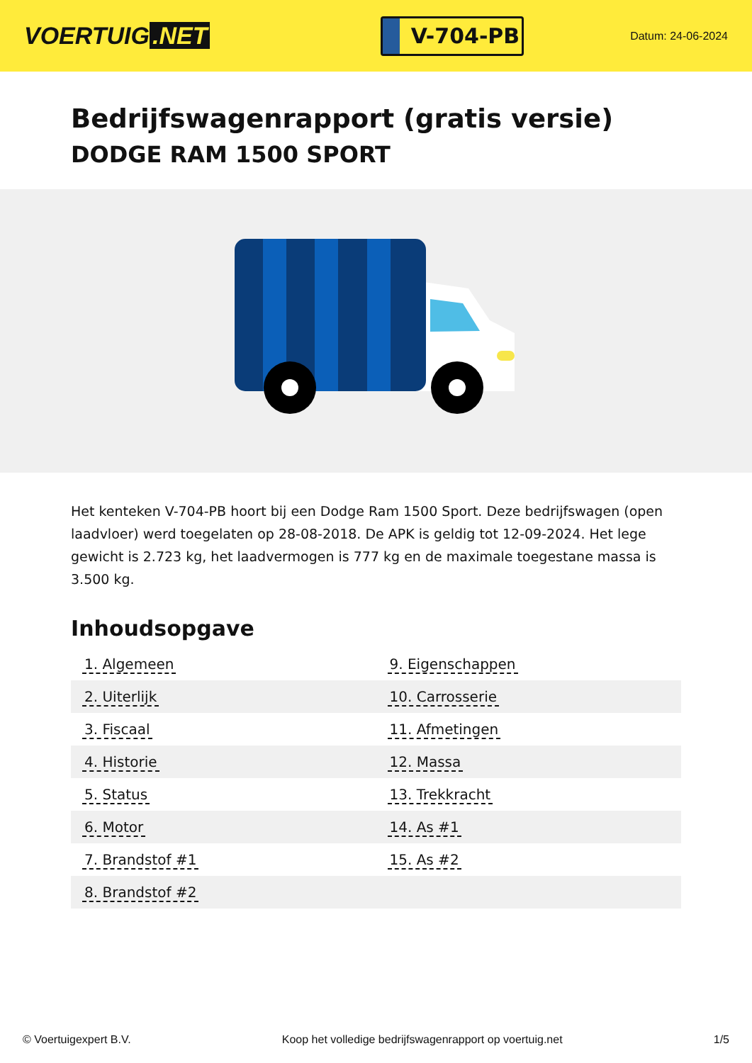VOERTUIG.NET
V-704-PB
Datum: 24-06-2024
Bedrijfswagenrapport (gratis versie)
DODGE RAM 1500 SPORT
Het kenteken V-704-PB hoort bij een Dodge Ram 1500 Sport. Deze bedrijfswagen (open laadvloer) werd toegelaten op 28-08-2018. De APK is geldig tot 12-09-2024. Het lege gewicht is 2.723 kg, het laadvermogen is 777 kg en de maximale toegestane massa is 3.500 kg.
Inhoudsopgave
| 1. Algemeen | 9. Eigenschappen |
| 2. Uiterlijk | 10. Carrosserie |
| 3. Fiscaal | 11. Afmetingen |
| 4. Historie | 12. Massa |
| 5. Status | 13. Trekkracht |
| 6. Motor | 14. As #1 |
| 7. Brandstof #1 | 15. As #2 |
| 8. Brandstof #2 | |
© Voertuigexpert B.V. Koop het volledige bedrijfswagenrapport op voertuig.net
1/5